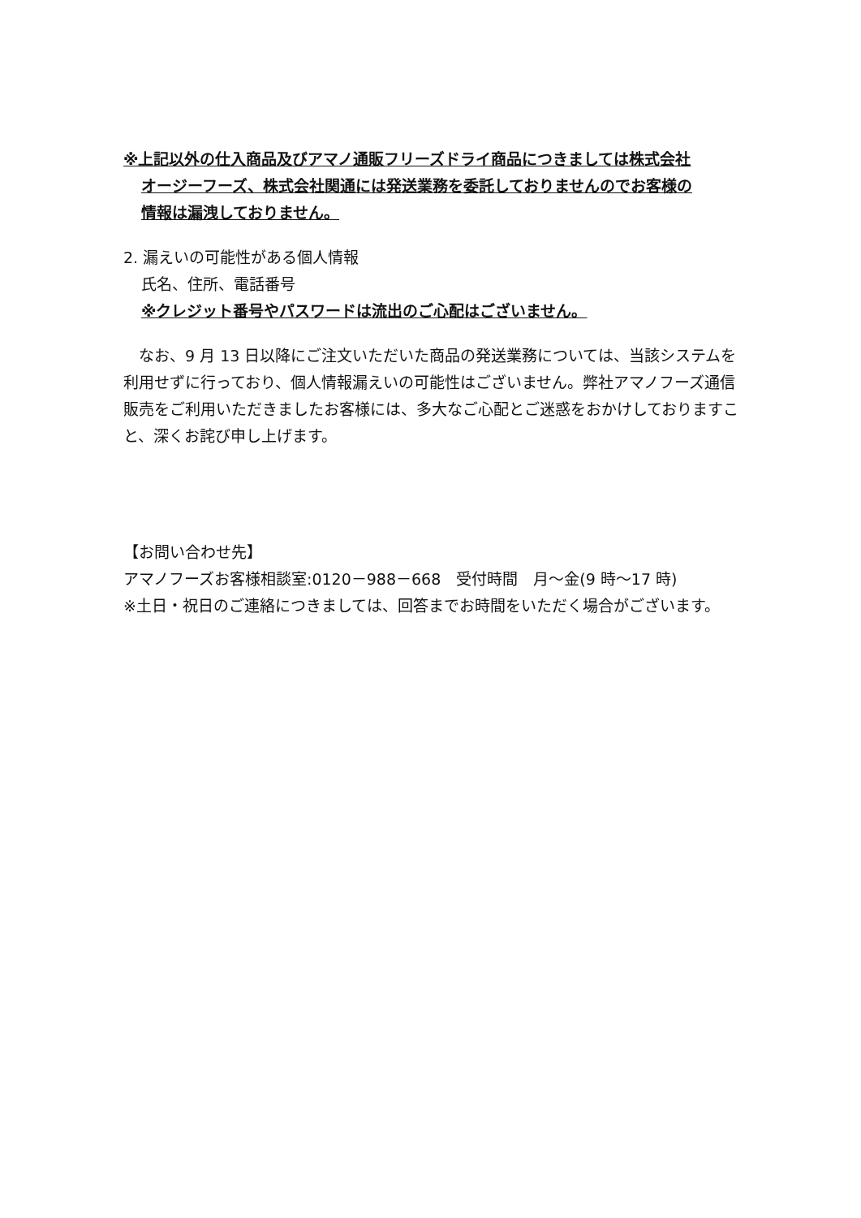※上記以外の仕入商品及びアマノ通販フリーズドライ商品につきましては株式会社
オージーフーズ、株式会社関通には発送業務を委託しておりませんのでお客様の
情報は漏洩しておりません。
2. 漏えいの可能性がある個人情報
氏名、住所、電話番号
※クレジット番号やパスワードは流出のご心配はございません。
　なお、9 月 13 日以降にご注文いただいた商品の発送業務については、当該システムを利用せずに行っており、個人情報漏えいの可能性はございません。弊社アマノフーズ通信販売をご利用いただきましたお客様には、多大なご心配とご迷惑をおかけしておりますこと、深くお詫び申し上げます。
【お問い合わせ先】
アマノフーズお客様相談室:0120－988－668　受付時間　月～金(9 時～17 時)
※土日・祝日のご連絡につきましては、回答までお時間をいただく場合がございます。